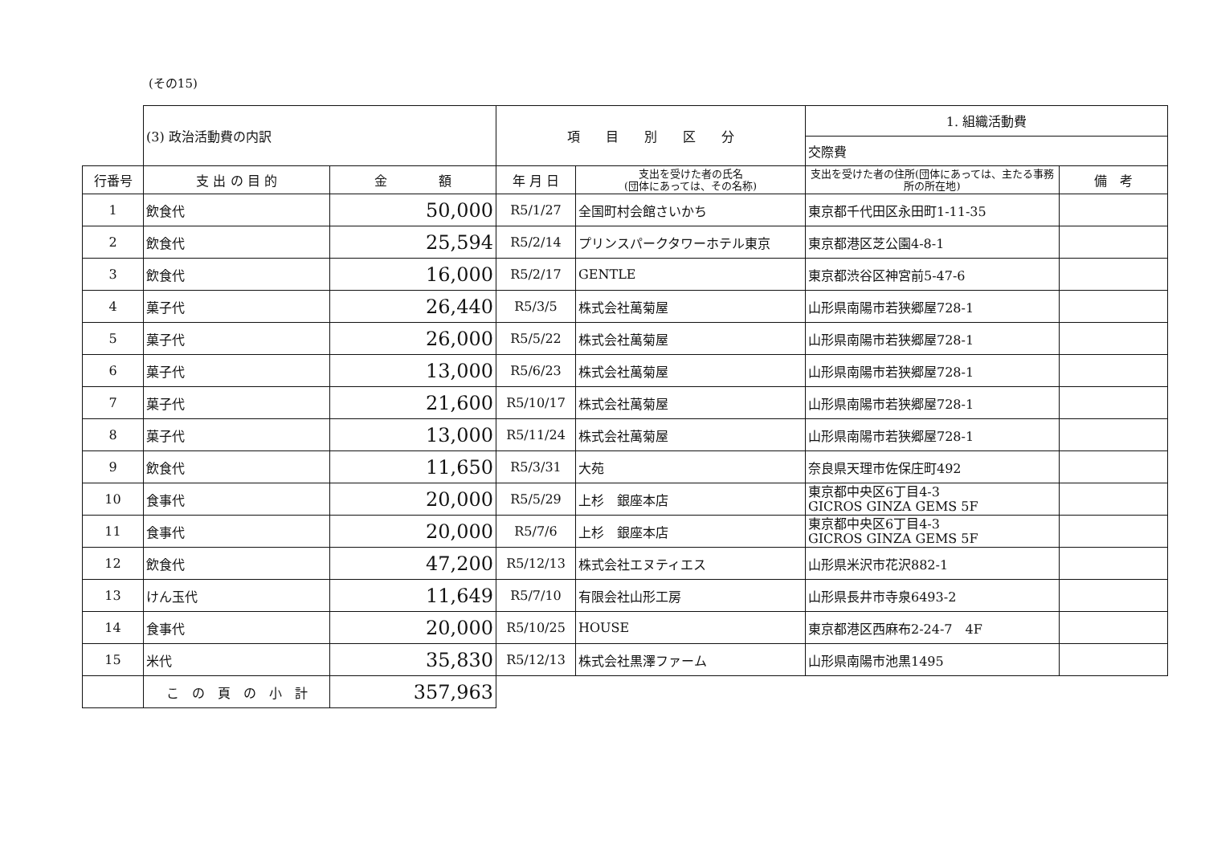(その15)
| | (3) 政治活動費の内訳 | | 項 目 別 区 分 | | 1. 組織活動費 | |
| | | | | | 交際費 | |
| 行番号 | 支 出 の 目 的 | 金 額 | 年 月 日 | 支出を受けた者の氏名 (団体にあっては、その名称) | 支出を受けた者の住所(団体にあっては、主たる事務所の所在地) | 備 考 |
| 1 | 飲食代 | 50,000 | R5/1/27 | 全国町村会館さいかち | 東京都千代田区永田町1-11-35 | |
| 2 | 飲食代 | 25,594 | R5/2/14 | プリンスパークタワーホテル東京 | 東京都港区芝公園4-8-1 | |
| 3 | 飲食代 | 16,000 | R5/2/17 | GENTLE | 東京都渋谷区神宮前5-47-6 | |
| 4 | 菓子代 | 26,440 | R5/3/5 | 株式会社萬菊屋 | 山形県南陽市若狭郷屋728-1 | |
| 5 | 菓子代 | 26,000 | R5/5/22 | 株式会社萬菊屋 | 山形県南陽市若狭郷屋728-1 | |
| 6 | 菓子代 | 13,000 | R5/6/23 | 株式会社萬菊屋 | 山形県南陽市若狭郷屋728-1 | |
| 7 | 菓子代 | 21,600 | R5/10/17 | 株式会社萬菊屋 | 山形県南陽市若狭郷屋728-1 | |
| 8 | 菓子代 | 13,000 | R5/11/24 | 株式会社萬菊屋 | 山形県南陽市若狭郷屋728-1 | |
| 9 | 飲食代 | 11,650 | R5/3/31 | 大苑 | 奈良県天理市佐保庄町492 | |
| 10 | 食事代 | 20,000 | R5/5/29 | 上杉 銀座本店 | 東京都中央区6丁目4-3 GICROS GINZA GEMS 5F | |
| 11 | 食事代 | 20,000 | R5/7/6 | 上杉 銀座本店 | 東京都中央区6丁目4-3 GICROS GINZA GEMS 5F | |
| 12 | 飲食代 | 47,200 | R5/12/13 | 株式会社エヌティエス | 山形県米沢市花沢882-1 | |
| 13 | けん玉代 | 11,649 | R5/7/10 | 有限会社山形工房 | 山形県長井市寺泉6493-2 | |
| 14 | 食事代 | 20,000 | R5/10/25 | HOUSE | 東京都港区西麻布2-24-7 4F | |
| 15 | 米代 | 35,830 | R5/12/13 | 株式会社黒澤ファーム | 山形県南陽市池黒1495 | |
| | こ の 頁 の 小 計 | 357,963 | | | | |